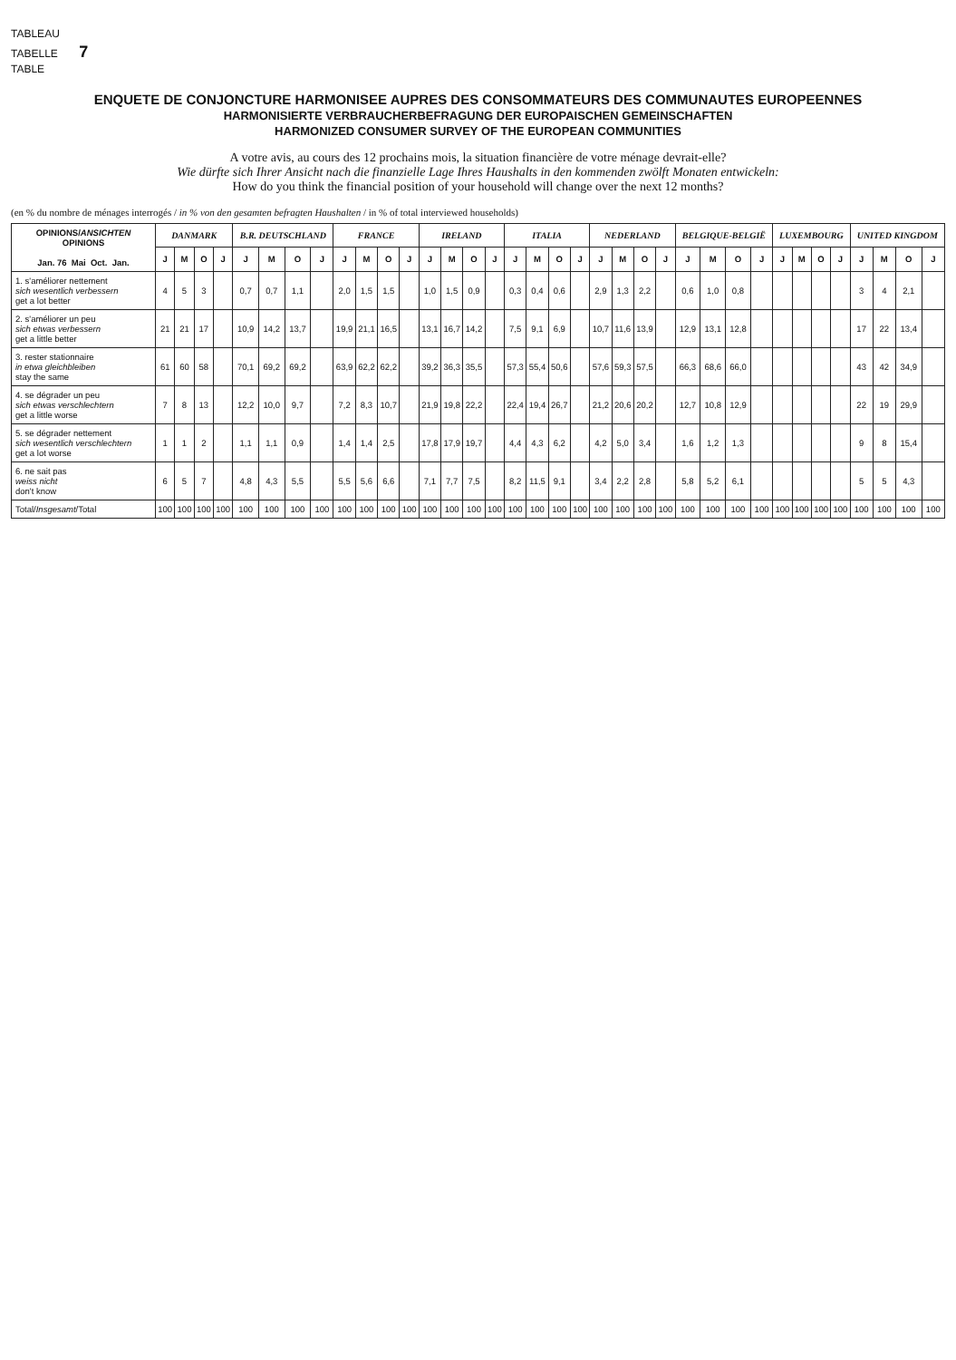TABLEAU
TABELLE 7
TABLE
ENQUETE DE CONJONCTURE HARMONISEE AUPRES DES CONSOMMATEURS DES COMMUNAUTES EUROPEENNES
HARMONISIERTE VERBRAUCHERBEFRAGUNG DER EUROPAISCHEN GEMEINSCHAFTEN
HARMONIZED CONSUMER SURVEY OF THE EUROPEAN COMMUNITIES
A votre avis, au cours des 12 prochains mois, la situation financière de votre ménage devrait-elle?
Wie dürfte sich Ihrer Ansicht nach die finanzielle Lage Ihres Haushalts in den kommenden zwölft Monaten entwickeln:
How do you think the financial position of your household will change over the next 12 months?
(en % du nombre de ménages interrogés / in % von den gesamten befragten Haushalten / in % of total interviewed households)
| OPINIONS/ ANSICHTEN OPINIONS Jan. 76 Mai Oct. Jan. | DANMARK | | | | B.R. DEUTSCHLAND | | | | FRANCE | | | | IRELAND | | | | ITALIA | | | | NEDERLAND | | | | BELGIQUE-BELGIË | | | | LUXEMBOURG | | | | UNITED KINGDOM | | | |
| --- | --- | --- | --- | --- | --- | --- | --- | --- | --- | --- | --- | --- | --- | --- | --- | --- | --- | --- | --- | --- | --- | --- | --- | --- | --- | --- | --- | --- | --- | --- | --- | --- | --- | --- | --- | --- |
| | J | M | O | J | J | M | O | J | J | M | O | J | J | M | O | J | J | M | O | J | J | M | O | J | J | M | O | J | J | M | O | J | J | M | O | J |
| 1. s'améliorer nettement sich wesentlich verbessern get a lot better | 4 | 5 | 3 | | 0,7 | 0,7 | 1,1 | | 2,0 | 1,5 | 1,5 | | 1,0 | 1,5 | 0,9 | | 0,3 | 0,4 | 0,6 | | 2,9 | 1,3 | 2,2 | | 0,6 | 1,0 | 0,8 | | | | | | 3 | 4 | 2,1 | |
| 2. s'améliorer un peu sich etwas verbessern get a little better | 21 | 21 | 17 | | 10,9 | 14,2 | 13,7 | | 19,9 | 21,1 | 16,5 | | 13,1 | 16,7 | 14,2 | | 7,5 | 9,1 | 6,9 | | 10,7 | 11,6 | 13,9 | | 12,9 | 13,1 | 12,8 | | | | | | 17 | 22 | 13,4 | |
| 3. rester stationnaire in etwa gleichbleiben stay the same | 61 | 60 | 58 | | 70,1 | 69,2 | 69,2 | | 63,9 | 62,2 | 62,2 | | 39,2 | 36,3 | 35,5 | | 57,3 | 55,4 | 50,6 | | 57,6 | 59,3 | 57,5 | | 66,3 | 68,6 | 66,0 | | | | | | 43 | 42 | 34,9 | |
| 4. se dégrader un peu sich etwas verschlechtern get a little worse | 7 | 8 | 13 | | 12,2 | 10,0 | 9,7 | | 7,2 | 8,3 | 10,7 | | 21,9 | 19,8 | 22,2 | | 22,4 | 19,4 | 26,7 | | 21,2 | 20,6 | 20,2 | | 12,7 | 10,8 | 12,9 | | | | | | 22 | 19 | 29,9 | |
| 5. se dégrader nettement sich wesentlich verschlechtern get a lot worse | 1 | 1 | 2 | | 1,1 | 1,1 | 0,9 | | 1,4 | 1,4 | 2,5 | | 17,8 | 17,9 | 19,7 | | 4,4 | 4,3 | 6,2 | | 4,2 | 5,0 | 3,4 | | 1,6 | 1,2 | 1,3 | | | | | | 9 | 8 | 15,4 | |
| 6. ne sait pas weiss nicht don't know | 6 | 5 | 7 | | 4,8 | 4,3 | 5,5 | | 5,5 | 5,6 | 6,6 | | 7,1 | 7,7 | 7,5 | | 8,2 | 11,5 | 9,1 | | 3,4 | 2,2 | 2,8 | | 5,8 | 5,2 | 6,1 | | | | | | 5 | 5 | 4,3 | |
| Total/ Insgesamt /Total | 100 | 100 | 100 | 100 | 100 | 100 | 100 | 100 | 100 | 100 | 100 | 100 | 100 | 100 | 100 | 100 | 100 | 100 | 100 | 100 | 100 | 100 | 100 | 100 | 100 | 100 | 100 | 100 | 100 | 100 | 100 | 100 | 100 | 100 | 100 | 100 |